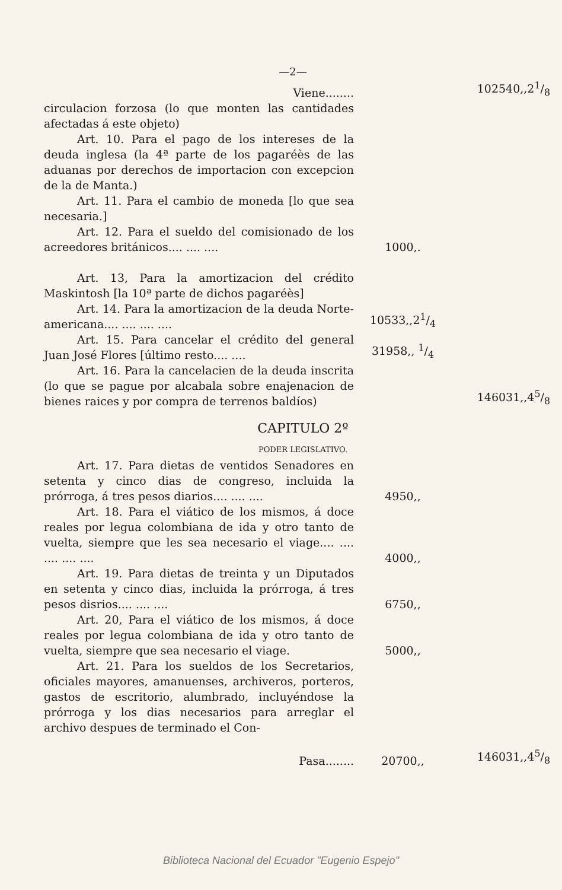—2—
| Viene........ | | 102540,,21/8 |
| circulacion forzosa (lo que monten las cantidades afectadas á este objeto) | | |
| Art. 10. Para el pago de los intereses de la deuda inglesa (la 4ª parte de los pagaréès de las aduanas por derechos de importacion con excepcion de la de Manta.) | | |
| Art. 11. Para el cambio de moneda [lo que sea necesaria.] | | |
| Art. 12. Para el sueldo del comisionado de los acreedores británicos.... .... .... | 1000,. | |
| Art. 13, Para la amortizacion del crédito Maskintosh [la 10ª parte de dichos pagaréès] | | |
| Art. 14. Para la amortizacion de la deuda Norte-americana.... .... .... .... | 10533,,21/4 | |
| Art. 15. Para cancelar el crédito del general Juan José Flores [último resto.... .... | 31958,, 1/4 | |
| Art. 16. Para la cancelacien de la deuda inscrita (lo que se pague por alcabala sobre enajenacion de bienes raices y por compra de terrenos baldíos) | | 146031,,45/8 |
| CAPITULO 2º | | |
| PODER LEGISLATIVO. | | |
| Art. 17. Para dietas de ventidos Senadores en setenta y cinco dias de congreso, incluida la prórroga, á tres pesos diarios.... .... .... | 4950,, | |
| Art. 18. Para el viático de los mismos, á doce reales por legua colombiana de ida y otro tanto de vuelta, siempre que les sea necesario el viage.... .... .... .... .... | 4000,, | |
| Art. 19. Para dietas de treinta y un Diputados en setenta y cinco dias, incluida la prórroga, á tres pesos disrios.... .... .... | 6750,, | |
| Art. 20, Para el viático de los mismos, á doce reales por legua colombiana de ida y otro tanto de vuelta, siempre que sea necesario el viage. | 5000,, | |
| Art. 21. Para los sueldos de los Secretarios, oficiales mayores, amanuenses, archiveros, porteros, gastos de escritorio, alumbrado, incluyéndose la prórroga y los dias necesarios para arreglar el archivo despues de terminado el Con- | | |
| Pasa........ | 20700,, | 146031,,45/8 |
Biblioteca Nacional del Ecuador "Eugenio Espejo"